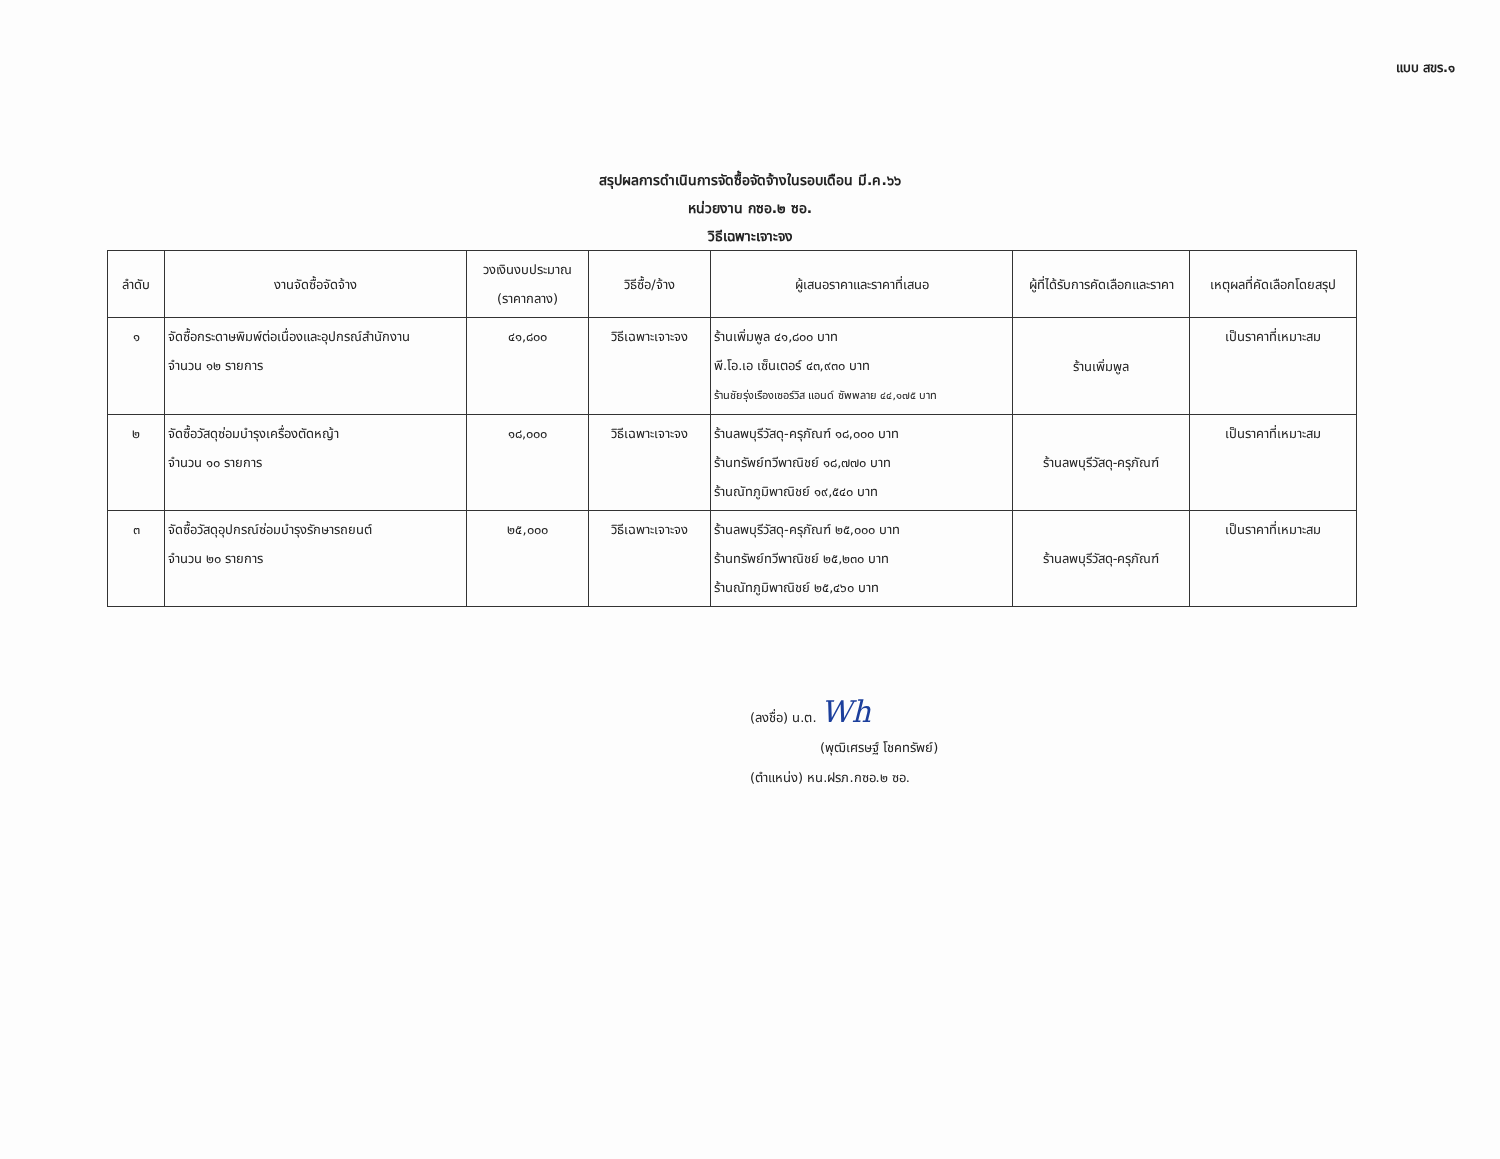แบบ สขร.๑
สรุปผลการดำเนินการจัดซื้อจัดจ้างในรอบเดือน มี.ค.๖๖
หน่วยงาน กซอ.๒ ซอ.
วิธีเฉพาะเจาะจง
| ลำดับ | งานจัดซื้อจัดจ้าง | วงเงินงบประมาณ (ราคากลาง) | วิธีซื้อ/จ้าง | ผู้เสนอราคาและราคาที่เสนอ | ผู้ที่ได้รับการคัดเลือกและราคา | เหตุผลที่คัดเลือกโดยสรุป |
| --- | --- | --- | --- | --- | --- | --- |
| ๑ | จัดซื้อกระดาษพิมพ์ต่อเนื่องและอุปกรณ์สำนักงาน จำนวน ๑๒ รายการ | ๔๑,๘๐๐ | วิธีเฉพาะเจาะจง | ร้านเพิ่มพูล ๔๑,๘๐๐ บาท พี.โอ.เอ เซ็นเตอร์ ๔๓,๙๓๐ บาท ร้านชัยรุ่งเรืองเซอร์วิส แอนด์ ซัพพลาย ๔๔,๑๗๕ บาท | ร้านเพิ่มพูล | เป็นราคาที่เหมาะสม |
| ๒ | จัดซื้อวัสดุซ่อมบำรุงเครื่องตัดหญ้า จำนวน ๑๐ รายการ | ๑๘,๐๐๐ | วิธีเฉพาะเจาะจง | ร้านลพบุรีวัสดุ-ครุภัณฑ์ ๑๘,๐๐๐ บาท ร้านทรัพย์ทวีพาณิชย์ ๑๘,๗๗๐ บาท ร้านณัทภูมิพาณิชย์ ๑๙,๕๔๐ บาท | ร้านลพบุรีวัสดุ-ครุภัณฑ์ | เป็นราคาที่เหมาะสม |
| ๓ | จัดซื้อวัสดุอุปกรณ์ซ่อมบำรุงรักษารถยนต์ จำนวน ๒๐ รายการ | ๒๕,๐๐๐ | วิธีเฉพาะเจาะจง | ร้านลพบุรีวัสดุ-ครุภัณฑ์ ๒๕,๐๐๐ บาท ร้านทรัพย์ทวีพาณิชย์ ๒๕,๒๓๐ บาท ร้านณัทภูมิพาณิชย์ ๒๕,๔๖๐ บาท | ร้านลพบุรีวัสดุ-ครุภัณฑ์ | เป็นราคาที่เหมาะสม |
(ลงชื่อ) น.ต. Wh
(พุฒิเศรษฐ์ โชคทรัพย์)
(ตำแหน่ง) หน.ฝรภ.กซอ.๒ ซอ.